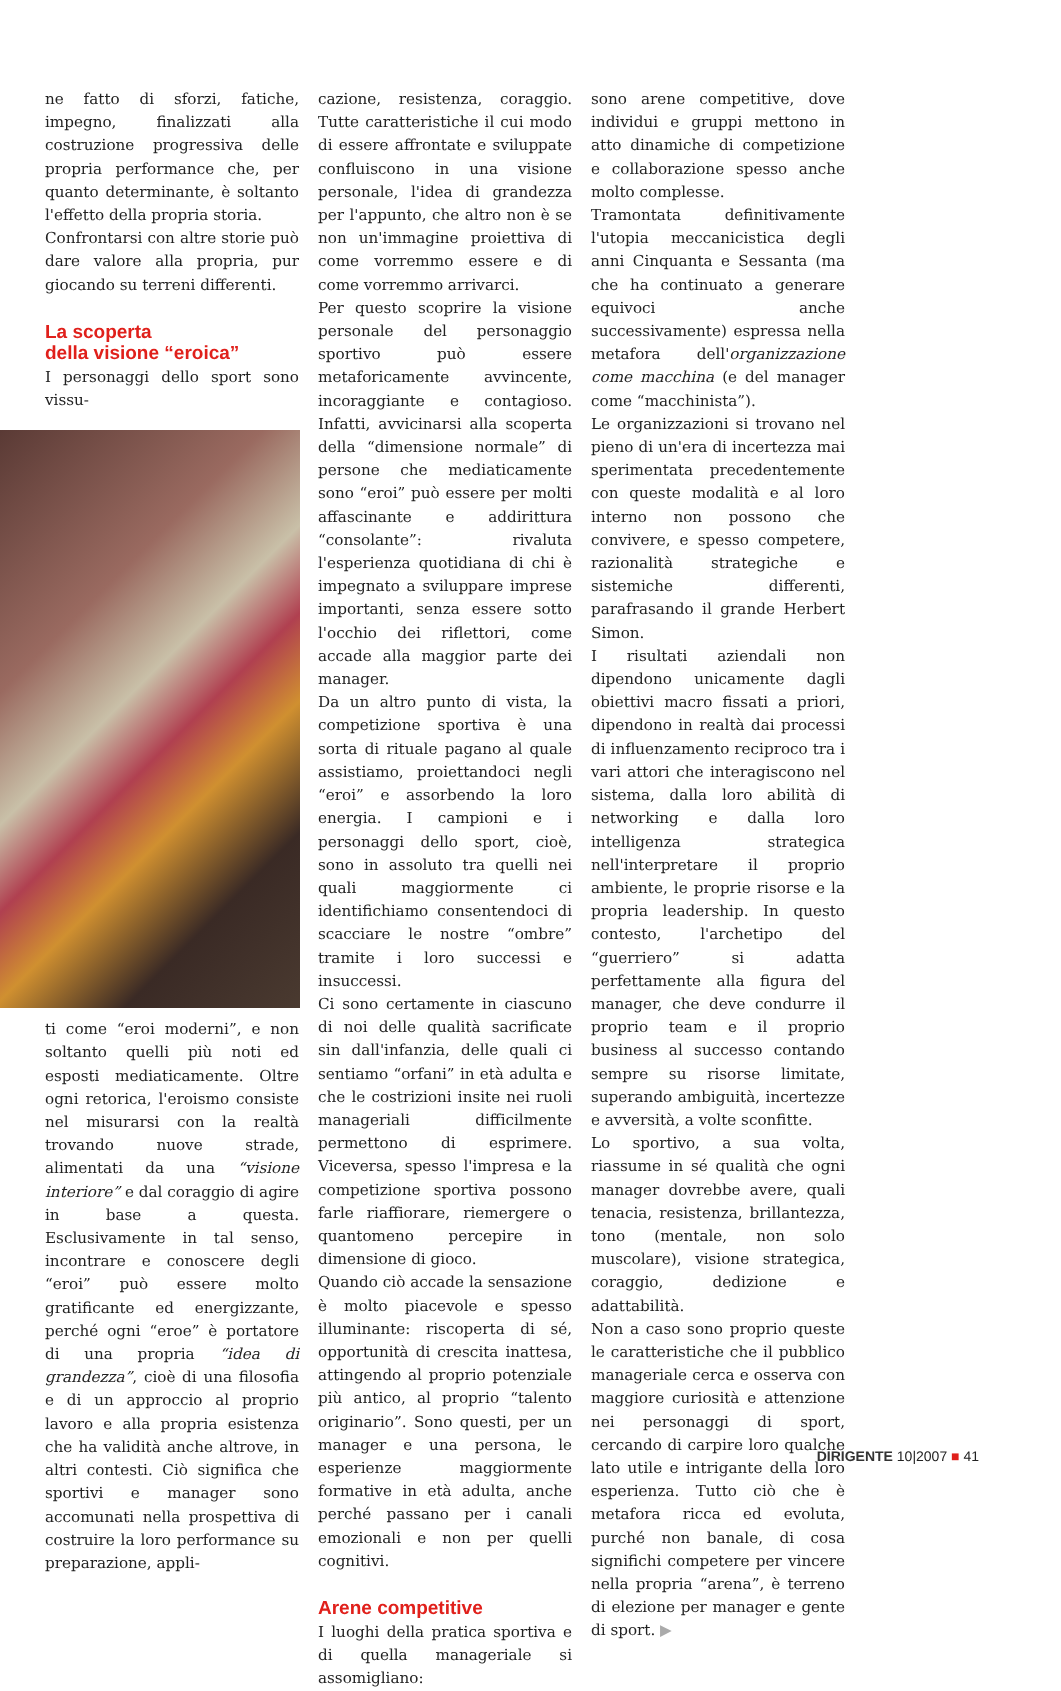ne fatto di sforzi, fatiche, impegno, finalizzati alla costruzione progressiva delle propria performance che, per quanto determinante, è soltanto l'effetto della propria storia.
Confrontarsi con altre storie può dare valore alla propria, pur giocando su terreni differenti.
La scoperta
della visione “eroica”
I personaggi dello sport sono vissu-
ti come “eroi moderni”, e non soltanto quelli più noti ed esposti mediaticamente. Oltre ogni retorica, l'eroismo consiste nel misurarsi con la realtà trovando nuove strade, alimentati da una “visione interiore” e dal coraggio di agire in base a questa. Esclusivamente in tal senso, incontrare e conoscere degli “eroi” può essere molto gratificante ed energizzante, perché ogni “eroe” è portatore di una propria “idea di grandezza”, cioè di una filosofia e di un approccio al proprio lavoro e alla propria esistenza che ha validità anche altrove, in altri contesti. Ciò significa che sportivi e manager sono accomunati nella prospettiva di costruire la loro performance su preparazione, appli-
cazione, resistenza, coraggio. Tutte caratteristiche il cui modo di essere affrontate e sviluppate confluiscono in una visione personale, l'idea di grandezza per l'appunto, che altro non è se non un'immagine proiettiva di come vorremmo essere e di come vorremmo arrivarci.
Per questo scoprire la visione personale del personaggio sportivo può essere metaforicamente avvincente, incoraggiante e contagioso. Infatti, avvicinarsi alla scoperta della “dimensione normale” di persone che mediaticamente sono “eroi” può essere per molti affascinante e addirittura “consolante”: rivaluta l'esperienza quotidiana di chi è impegnato a sviluppare imprese importanti, senza essere sotto l'occhio dei riflettori, come accade alla maggior parte dei manager.
Da un altro punto di vista, la competizione sportiva è una sorta di rituale pagano al quale assistiamo, proiettandoci negli “eroi” e assorbendo la loro energia. I campioni e i personaggi dello sport, cioè, sono in assoluto tra quelli nei quali maggiormente ci identifichiamo consentendoci di scacciare le nostre “ombre” tramite i loro successi e insuccessi.
Ci sono certamente in ciascuno di noi delle qualità sacrificate sin dall'infanzia, delle quali ci sentiamo “orfani” in età adulta e che le costrizioni insite nei ruoli manageriali difficilmente permettono di esprimere. Viceversa, spesso l'impresa e la competizione sportiva possono farle riaffiorare, riemergere o quantomeno percepire in dimensione di gioco.
Quando ciò accade la sensazione è molto piacevole e spesso illuminante: riscoperta di sé, opportunità di crescita inattesa, attingendo al proprio potenziale più antico, al proprio “talento originario”. Sono questi, per un manager e una persona, le esperienze maggiormente formative in età adulta, anche perché passano per i canali emozionali e non per quelli cognitivi.
Arene competitive
I luoghi della pratica sportiva e di quella manageriale si assomigliano:
sono arene competitive, dove individui e gruppi mettono in atto dinamiche di competizione e collaborazione spesso anche molto complesse.
Tramontata definitivamente l'utopia meccanicistica degli anni Cinquanta e Sessanta (ma che ha continuato a generare equivoci anche successivamente) espressa nella metafora dell'organizzazione come macchina (e del manager come “macchinista”).
Le organizzazioni si trovano nel pieno di un'era di incertezza mai sperimentata precedentemente con queste modalità e al loro interno non possono che convivere, e spesso competere, razionalità strategiche e sistemiche differenti, parafrasando il grande Herbert Simon.
I risultati aziendali non dipendono unicamente dagli obiettivi macro fissati a priori, dipendono in realtà dai processi di influenzamento reciproco tra i vari attori che interagiscono nel sistema, dalla loro abilità di networking e dalla loro intelligenza strategica nell'interpretare il proprio ambiente, le proprie risorse e la propria leadership. In questo contesto, l'archetipo del “guerriero” si adatta perfettamente alla figura del manager, che deve condurre il proprio team e il proprio business al successo contando sempre su risorse limitate, superando ambiguità, incertezze e avversità, a volte sconfitte.
Lo sportivo, a sua volta, riassume in sé qualità che ogni manager dovrebbe avere, quali tenacia, resistenza, brillantezza, tono (mentale, non solo muscolare), visione strategica, coraggio, dedizione e adattabilità.
Non a caso sono proprio queste le caratteristiche che il pubblico manageriale cerca e osserva con maggiore curiosità e attenzione nei personaggi di sport, cercando di carpire loro qualche lato utile e intrigante della loro esperienza. Tutto ciò che è metafora ricca ed evoluta, purché non banale, di cosa significhi competere per vincere nella propria “arena”, è terreno di elezione per manager e gente di sport. ▶
DIRIGENTE 10|2007 ■ 41